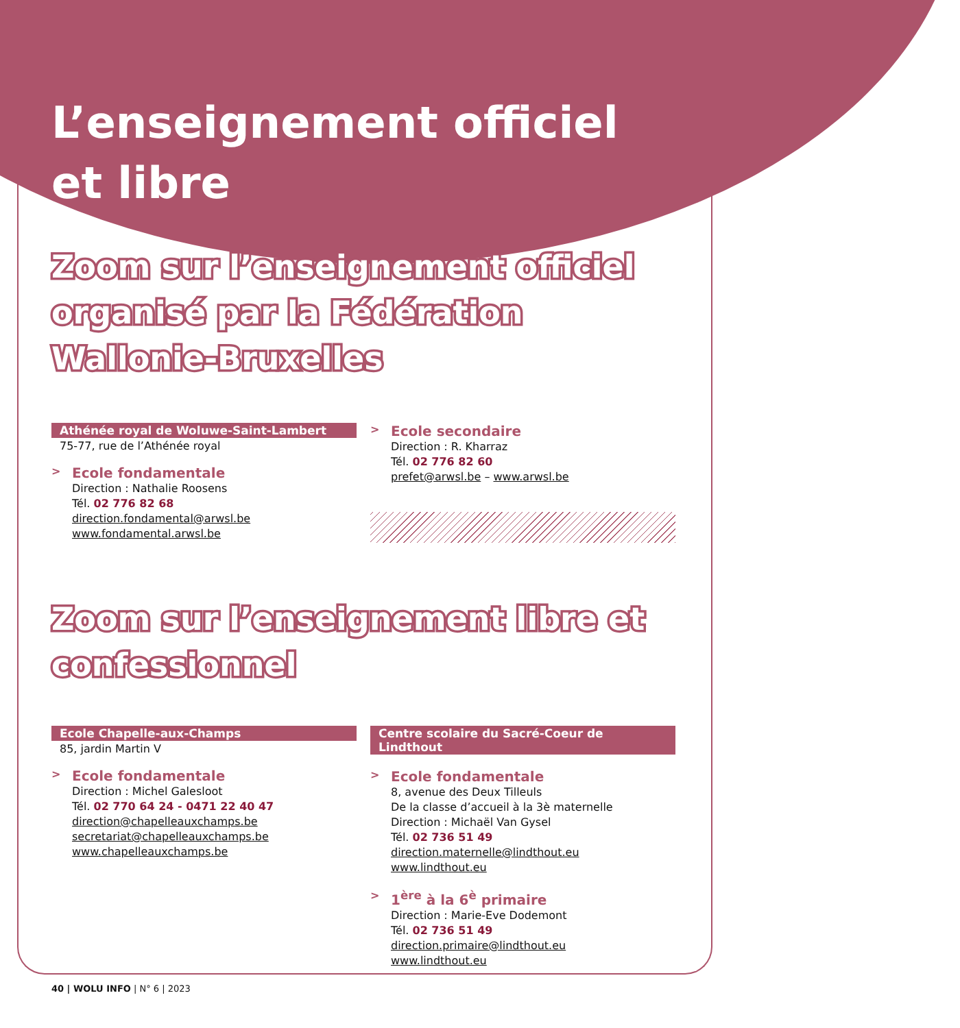L’enseignement officiel
et libre
Zoom sur l’enseignement officiel organisé par la Fédération Wallonie-Bruxelles
Athénée royal de Woluwe-Saint-Lambert
75-77, rue de l’Athénée royal
>
Ecole fondamentale
Direction : Nathalie Roosens
Tél. 02 776 82 68
direction.fondamental@arwsl.be
www.fondamental.arwsl.be
>
Ecole secondaire
Direction : R. Kharraz
Tél. 02 776 82 60
prefet@arwsl.be – www.arwsl.be
Zoom sur l’enseignement libre et confessionnel
Ecole Chapelle-aux-Champs
85, jardin Martin V
>
Ecole fondamentale
Direction : Michel Galesloot
Tél. 02 770 64 24 - 0471 22 40 47
direction@chapelleauxchamps.be
secretariat@chapelleauxchamps.be
www.chapelleauxchamps.be
Centre scolaire du Sacré-Coeur de Lindthout
>
Ecole fondamentale
8, avenue des Deux Tilleuls
De la classe d’accueil à la 3è maternelle
Direction : Michaël Van Gysel
Tél. 02 736 51 49
direction.maternelle@lindthout.eu
www.lindthout.eu
>
1<sup>ère</sup> à la 6<sup>è</sup> primaire
Direction : Marie-Eve Dodemont
Tél. 02 736 51 49
direction.primaire@lindthout.eu
www.lindthout.eu
40 | WOLU INFO | N° 6 | 2023